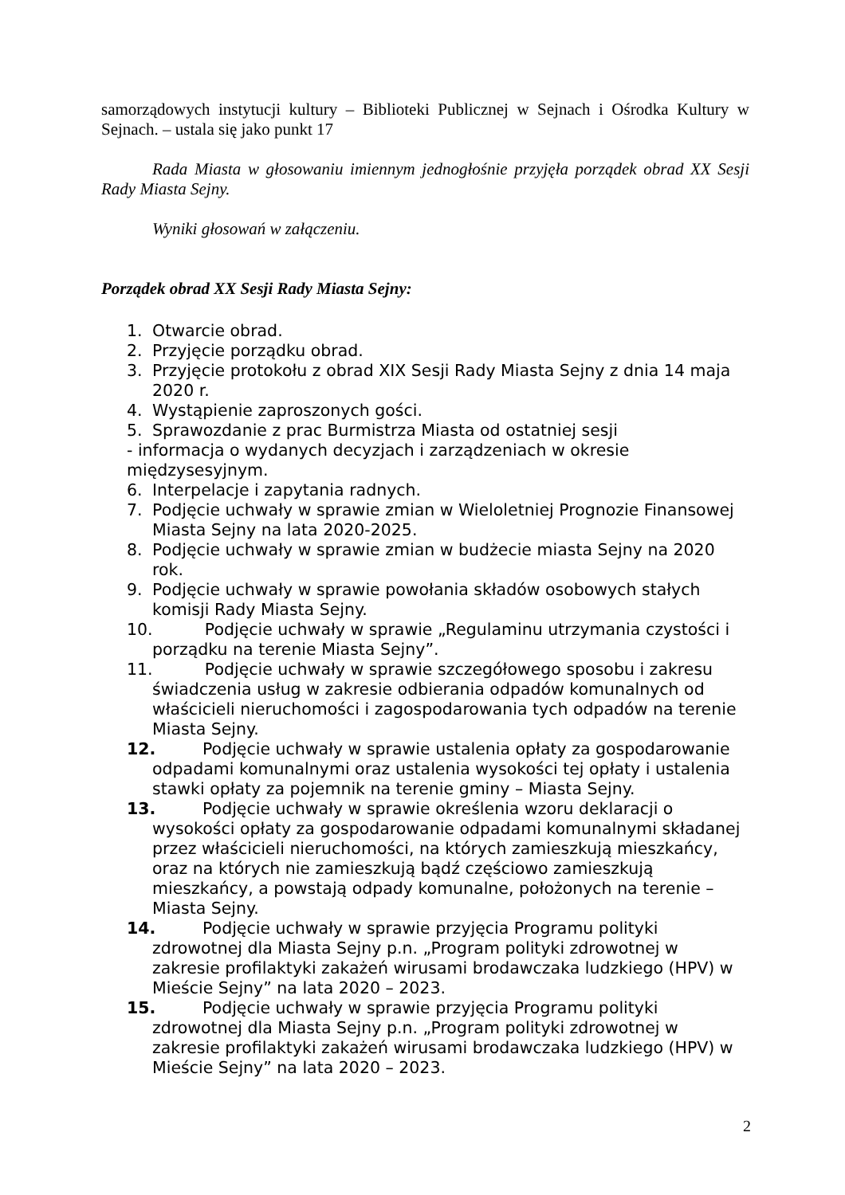samorządowych instytucji kultury – Biblioteki Publicznej w Sejnach i Ośrodka Kultury w Sejnach. – ustala się jako punkt 17
Rada Miasta w głosowaniu imiennym jednogłośnie przyjęła porządek obrad XX Sesji Rady Miasta Sejny.
Wyniki głosowań w załączeniu.
Porządek obrad XX Sesji Rady Miasta Sejny:
1. Otwarcie obrad.
2. Przyjęcie porządku obrad.
3. Przyjęcie protokołu z obrad XIX Sesji Rady Miasta Sejny z dnia 14 maja 2020 r.
4. Wystąpienie zaproszonych gości.
5. Sprawozdanie z prac Burmistrza Miasta od ostatniej sesji
- informacja o wydanych decyzjach i zarządzeniach w okresie międzysesyjnym.
6. Interpelacje i zapytania radnych.
7. Podjęcie uchwały w sprawie zmian w Wieloletniej Prognozie Finansowej Miasta Sejny na lata 2020-2025.
8. Podjęcie uchwały w sprawie zmian w budżecie miasta Sejny na 2020 rok.
9. Podjęcie uchwały w sprawie powołania składów osobowych stałych komisji Rady Miasta Sejny.
10. Podjęcie uchwały w sprawie „Regulaminu utrzymania czystości i porządku na terenie Miasta Sejny”.
11. Podjęcie uchwały w sprawie szczegółowego sposobu i zakresu świadczenia usług w zakresie odbierania odpadów komunalnych od właścicieli nieruchomości i zagospodarowania tych odpadów na terenie Miasta Sejny.
12. Podjęcie uchwały w sprawie ustalenia opłaty za gospodarowanie odpadami komunalnymi oraz ustalenia wysokości tej opłaty i ustalenia stawki opłaty za pojemnik na terenie gminy – Miasta Sejny.
13. Podjęcie uchwały w sprawie określenia wzoru deklaracji o wysokości opłaty za gospodarowanie odpadami komunalnymi składanej przez właścicieli nieruchomości, na których zamieszkują mieszkańcy, oraz na których nie zamieszkują bądź częściowo zamieszkują mieszkańcy, a powstają odpady komunalne, położonych na terenie –Miasta Sejny.
14. Podjęcie uchwały w sprawie przyjęcia Programu polityki zdrowotnej dla Miasta Sejny p.n. „Program polityki zdrowotnej w zakresie profilaktyki zakażeń wirusami brodawczaka ludzkiego (HPV) w Mieście Sejny” na lata 2020 – 2023.
15. Podjęcie uchwały w sprawie przyjęcia Programu polityki zdrowotnej dla Miasta Sejny p.n. „Program polityki zdrowotnej w zakresie profilaktyki zakażeń wirusami brodawczaka ludzkiego (HPV) w Mieście Sejny” na lata 2020 – 2023.
2